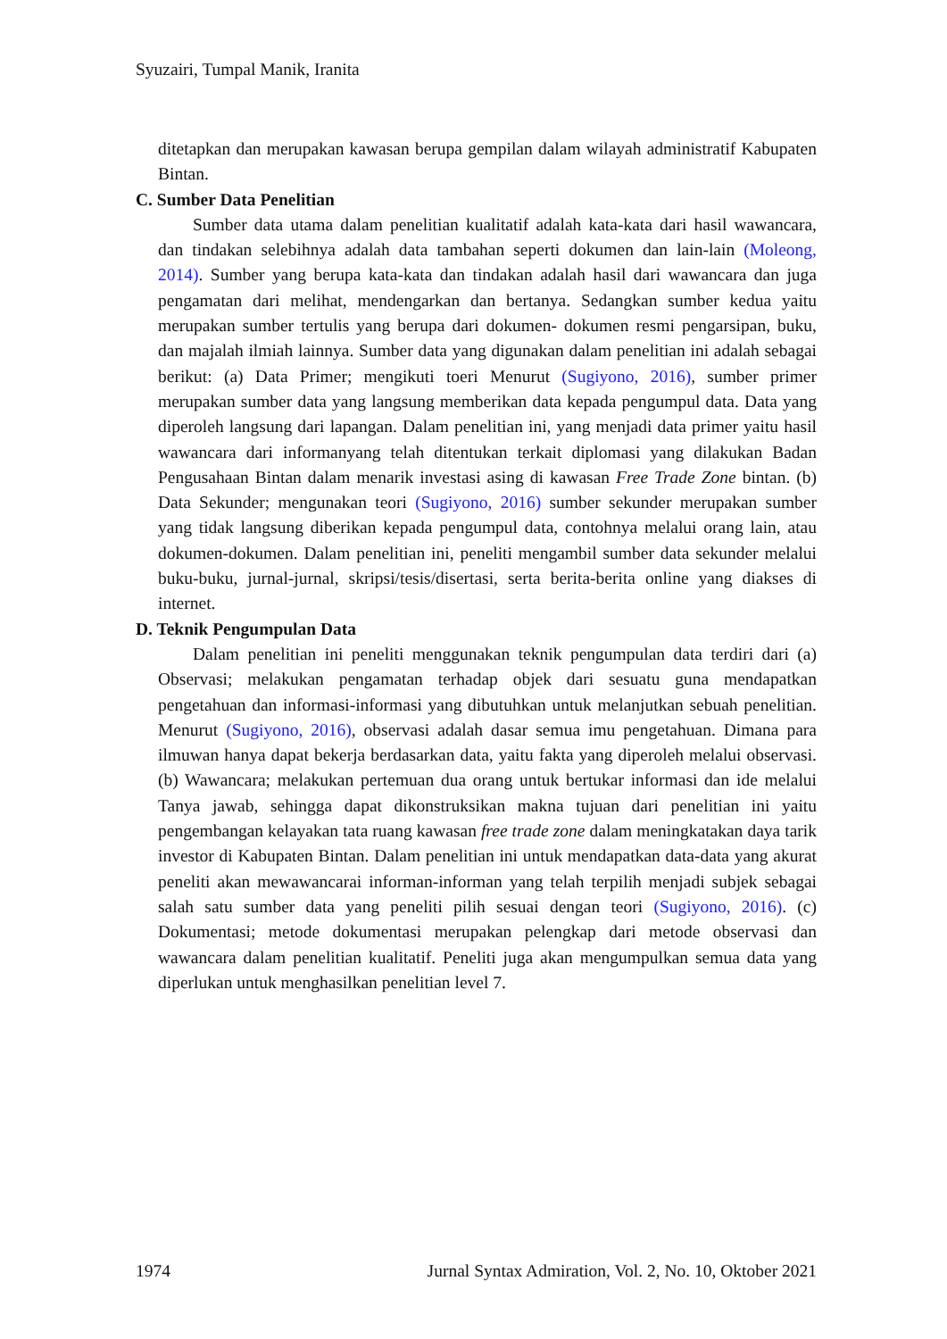Syuzairi, Tumpal Manik, Iranita
ditetapkan dan merupakan kawasan berupa gempilan dalam wilayah administratif Kabupaten Bintan.
C. Sumber Data Penelitian
Sumber data utama dalam penelitian kualitatif adalah kata-kata dari hasil wawancara, dan tindakan selebihnya adalah data tambahan seperti dokumen dan lain-lain (Moleong, 2014). Sumber yang berupa kata-kata dan tindakan adalah hasil dari wawancara dan juga pengamatan dari melihat, mendengarkan dan bertanya. Sedangkan sumber kedua yaitu merupakan sumber tertulis yang berupa dari dokumen- dokumen resmi pengarsipan, buku, dan majalah ilmiah lainnya. Sumber data yang digunakan dalam penelitian ini adalah sebagai berikut: (a) Data Primer; mengikuti toeri Menurut (Sugiyono, 2016), sumber primer merupakan sumber data yang langsung memberikan data kepada pengumpul data. Data yang diperoleh langsung dari lapangan. Dalam penelitian ini, yang menjadi data primer yaitu hasil wawancara dari informanyang telah ditentukan terkait diplomasi yang dilakukan Badan Pengusahaan Bintan dalam menarik investasi asing di kawasan Free Trade Zone bintan. (b) Data Sekunder; mengunakan teori (Sugiyono, 2016) sumber sekunder merupakan sumber yang tidak langsung diberikan kepada pengumpul data, contohnya melalui orang lain, atau dokumen-dokumen. Dalam penelitian ini, peneliti mengambil sumber data sekunder melalui buku-buku, jurnal-jurnal, skripsi/tesis/disertasi, serta berita-berita online yang diakses di internet.
D. Teknik Pengumpulan Data
Dalam penelitian ini peneliti menggunakan teknik pengumpulan data terdiri dari (a) Observasi; melakukan pengamatan terhadap objek dari sesuatu guna mendapatkan pengetahuan dan informasi-informasi yang dibutuhkan untuk melanjutkan sebuah penelitian. Menurut (Sugiyono, 2016), observasi adalah dasar semua imu pengetahuan. Dimana para ilmuwan hanya dapat bekerja berdasarkan data, yaitu fakta yang diperoleh melalui observasi. (b) Wawancara; melakukan pertemuan dua orang untuk bertukar informasi dan ide melalui Tanya jawab, sehingga dapat dikonstruksikan makna tujuan dari penelitian ini yaitu pengembangan kelayakan tata ruang kawasan free trade zone dalam meningkatakan daya tarik investor di Kabupaten Bintan. Dalam penelitian ini untuk mendapatkan data-data yang akurat peneliti akan mewawancarai informan-informan yang telah terpilih menjadi subjek sebagai salah satu sumber data yang peneliti pilih sesuai dengan teori (Sugiyono, 2016). (c) Dokumentasi; metode dokumentasi merupakan pelengkap dari metode observasi dan wawancara dalam penelitian kualitatif. Peneliti juga akan mengumpulkan semua data yang diperlukan untuk menghasilkan penelitian level 7.
1974 Jurnal Syntax Admiration, Vol. 2, No. 10, Oktober 2021